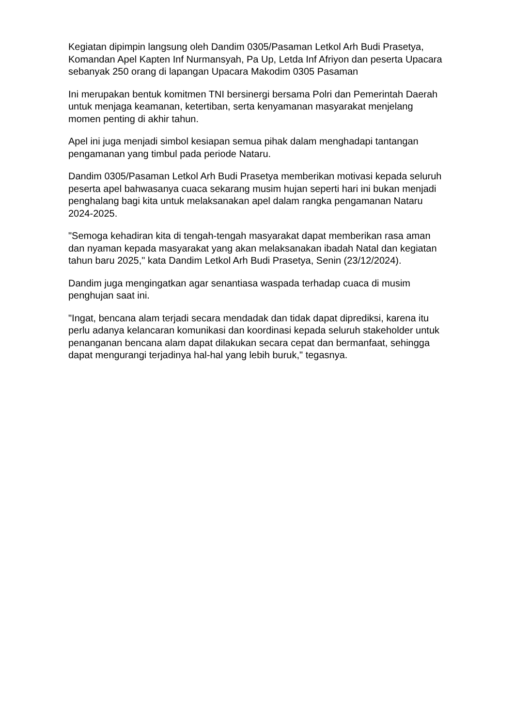Kegiatan dipimpin langsung oleh Dandim 0305/Pasaman Letkol Arh Budi Prasetya, Komandan Apel Kapten Inf Nurmansyah, Pa Up, Letda Inf Afriyon dan peserta Upacara sebanyak 250 orang di lapangan Upacara Makodim 0305 Pasaman
Ini merupakan bentuk komitmen TNI bersinergi bersama Polri dan Pemerintah Daerah untuk menjaga keamanan, ketertiban, serta kenyamanan masyarakat menjelang momen penting di akhir tahun.
Apel ini juga menjadi simbol kesiapan semua pihak dalam menghadapi tantangan pengamanan yang timbul pada periode Nataru.
Dandim 0305/Pasaman Letkol Arh Budi Prasetya memberikan motivasi kepada seluruh peserta apel bahwasanya cuaca sekarang musim hujan seperti hari ini bukan menjadi penghalang bagi kita untuk melaksanakan apel dalam rangka pengamanan Nataru 2024-2025.
"Semoga kehadiran kita di tengah-tengah masyarakat dapat memberikan rasa aman dan nyaman kepada masyarakat yang akan melaksanakan ibadah Natal dan kegiatan tahun baru 2025," kata Dandim Letkol Arh Budi Prasetya, Senin (23/12/2024).
Dandim juga mengingatkan agar senantiasa waspada terhadap cuaca di musim penghujan saat ini.
"Ingat, bencana alam terjadi secara mendadak dan tidak dapat diprediksi, karena itu perlu adanya kelancaran komunikasi dan koordinasi kepada seluruh stakeholder untuk penanganan bencana alam dapat dilakukan secara cepat dan bermanfaat, sehingga dapat mengurangi terjadinya hal-hal yang lebih buruk," tegasnya.